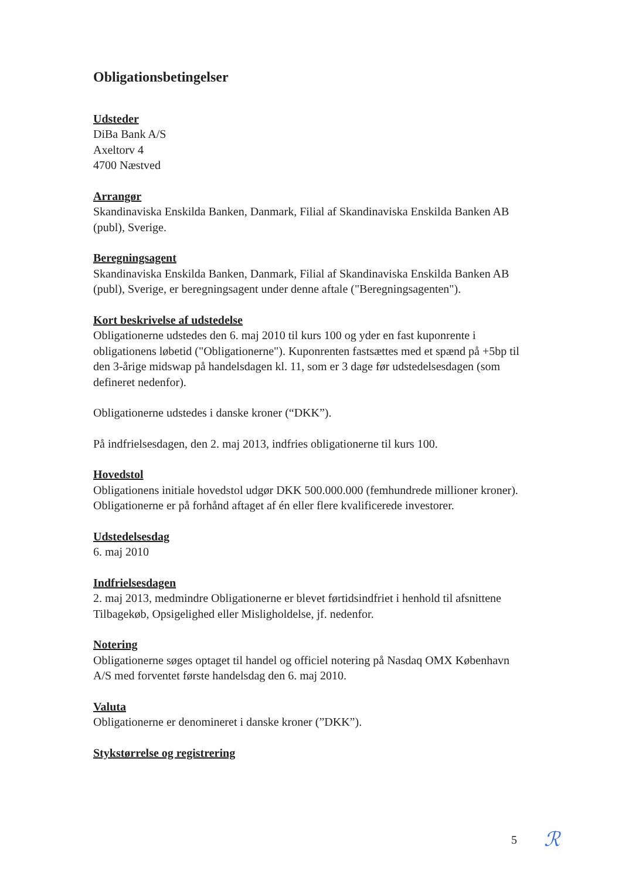Obligationsbetingelser
Udsteder
DiBa Bank A/S
Axeltorv 4
4700 Næstved
Arrangør
Skandinaviska Enskilda Banken, Danmark, Filial af Skandinaviska Enskilda Banken AB (publ), Sverige.
Beregningsagent
Skandinaviska Enskilda Banken, Danmark, Filial af Skandinaviska Enskilda Banken AB (publ), Sverige, er beregningsagent under denne aftale ("Beregningsagenten").
Kort beskrivelse af udstedelse
Obligationerne udstedes den 6. maj 2010 til kurs 100 og yder en fast kuponrente i obligationens løbetid ("Obligationerne"). Kuponrenten fastsættes med et spænd på +5bp til den 3-årige midswap på handelsdagen kl. 11, som er 3 dage før udstedelsesdagen (som defineret nedenfor).
Obligationerne udstedes i danske kroner (“DKK”).
På indfrielsesdagen, den 2. maj 2013, indfries obligationerne til kurs 100.
Hovedstol
Obligationens initiale hovedstol udgør DKK 500.000.000 (femhundrede millioner kroner). Obligationerne er på forhånd aftaget af én eller flere kvalificerede investorer.
Udstedelsesdag
6. maj 2010
Indfrielsesdagen
2. maj 2013, medmindre Obligationerne er blevet førtidsindfriet i henhold til afsnittene Tilbagekøb, Opsigelighed eller Misligholdelse, jf. nedenfor.
Notering
Obligationerne søges optaget til handel og officiel notering på Nasdaq OMX København A/S med forventet første handelsdag den 6. maj 2010.
Valuta
Obligationerne er denomineret i danske kroner (”DKK”).
Stykstørrelse og registrering
5 ℛ